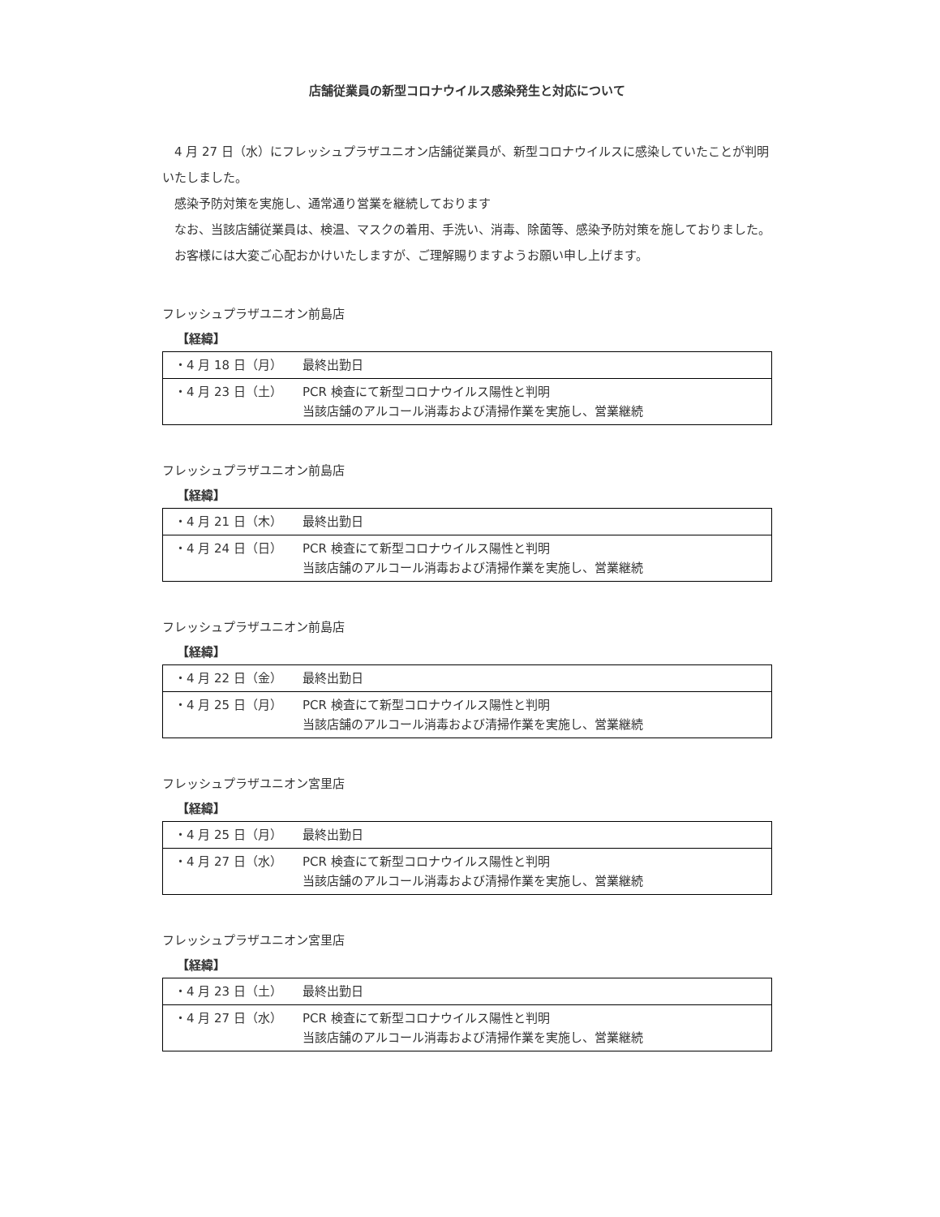店舗従業員の新型コロナウイルス感染発生と対応について
4 月 27 日（水）にフレッシュプラザユニオン店舗従業員が、新型コロナウイルスに感染していたことが判明いたしました。
感染予防対策を実施し、通常通り営業を継続しております
なお、当該店舗従業員は、検温、マスクの着用、手洗い、消毒、除菌等、感染予防対策を施しておりました。
お客様には大変ご心配おかけいたしますが、ご理解賜りますようお願い申し上げます。
フレッシュプラザユニオン前島店
【経緯】
| ・4 月 18 日（月） | 最終出勤日 |
| ・4 月 23 日（土） | PCR 検査にて新型コロナウイルス陽性と判明 当該店舗のアルコール消毒および清掃作業を実施し、営業継続 |
フレッシュプラザユニオン前島店
【経緯】
| ・4 月 21 日（木） | 最終出勤日 |
| ・4 月 24 日（日） | PCR 検査にて新型コロナウイルス陽性と判明 当該店舗のアルコール消毒および清掃作業を実施し、営業継続 |
フレッシュプラザユニオン前島店
【経緯】
| ・4 月 22 日（金） | 最終出勤日 |
| ・4 月 25 日（月） | PCR 検査にて新型コロナウイルス陽性と判明 当該店舗のアルコール消毒および清掃作業を実施し、営業継続 |
フレッシュプラザユニオン宮里店
【経緯】
| ・4 月 25 日（月） | 最終出勤日 |
| ・4 月 27 日（水） | PCR 検査にて新型コロナウイルス陽性と判明 当該店舗のアルコール消毒および清掃作業を実施し、営業継続 |
フレッシュプラザユニオン宮里店
【経緯】
| ・4 月 23 日（土） | 最終出勤日 |
| ・4 月 27 日（水） | PCR 検査にて新型コロナウイルス陽性と判明 当該店舗のアルコール消毒および清掃作業を実施し、営業継続 |